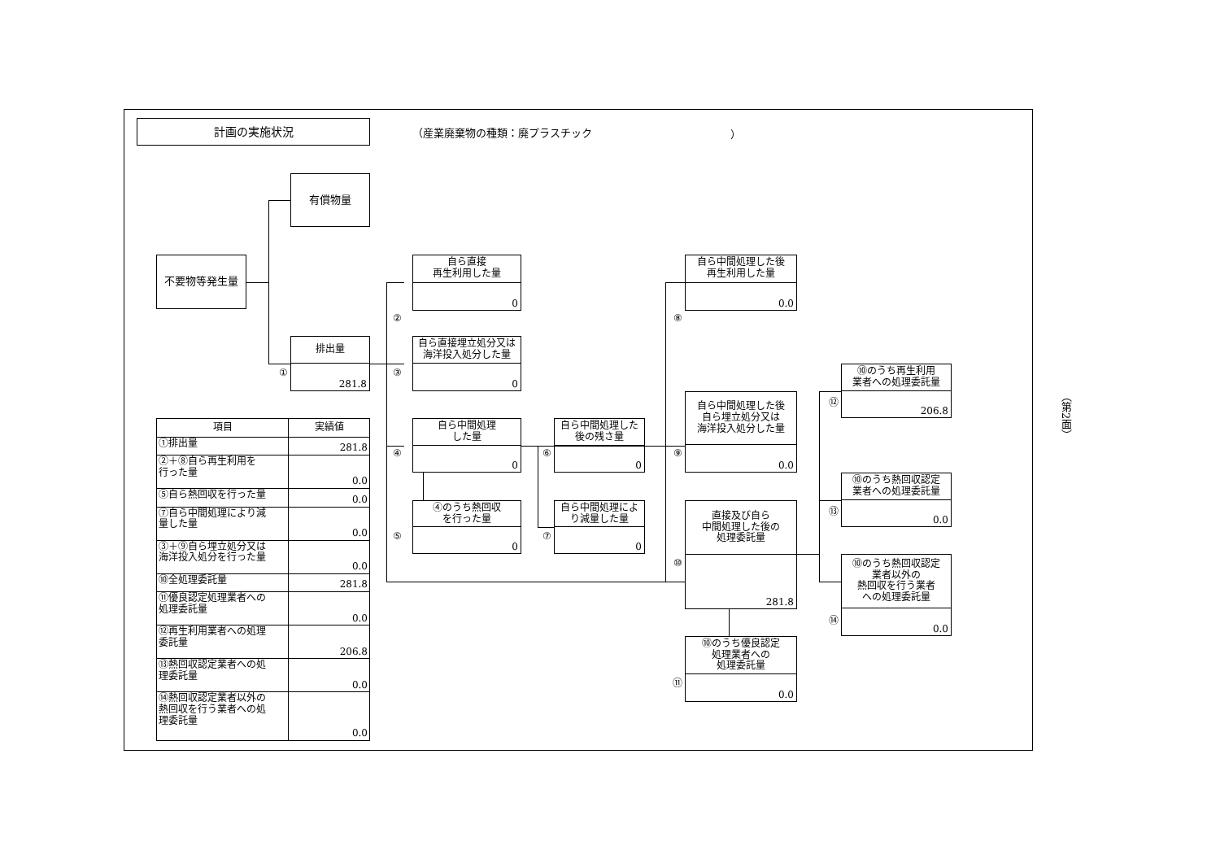計画の実施状況
（産業廃棄物の種類：廃プラスチック ）
有償物量
不要物等発生量
排出量
281.8
①
②
自ら直接
再生利用した量
0
自ら直接埋立処分又は
海洋投入処分した量
0
③
自ら中間処理
した量
0
④
④のうち熱回収
を行った量
0
⑤
自ら中間処理した
後の残さ量
0
⑥
自ら中間処理によ
り減量した量
0
⑦
自ら中間処理した後
再生利用した量
0.0
⑧
自ら中間処理した後
自ら埋立処分又は
海洋投入処分した量
0.0
⑨
直接及び自ら
中間処理した後の
処理委託量
281.8
⑩
⑩のうち優良認定
処理業者への
処理委託量
0.0
⑪
⑩のうち再生利用
業者への処理委託量
206.8
⑫
⑩のうち熱回収認定
業者への処理委託量
0.0
⑬
⑩のうち熱回収認定
業者以外の
熱回収を行う業者
への処理委託量
0.0
⑭
| 項目 | 実績値 |
| --- | --- |
| ①排出量 | 281.8 |
| ②＋⑧自ら再生利用を 行った量 | 0.0 |
| ⑤自ら熱回収を行った量 | 0.0 |
| ⑦自ら中間処理により減 量した量 | 0.0 |
| ③＋⑨自ら埋立処分又は 海洋投入処分を行った量 | 0.0 |
| ⑩全処理委託量 | 281.8 |
| ⑪優良認定処理業者への 処理委託量 | 0.0 |
| ⑫再生利用業者への処理 委託量 | 206.8 |
| ⑬熱回収認定業者への処 理委託量 | 0.0 |
| ⑭熱回収認定業者以外の 熱回収を行う業者への処 理委託量 | 0.0 |
（第2面）